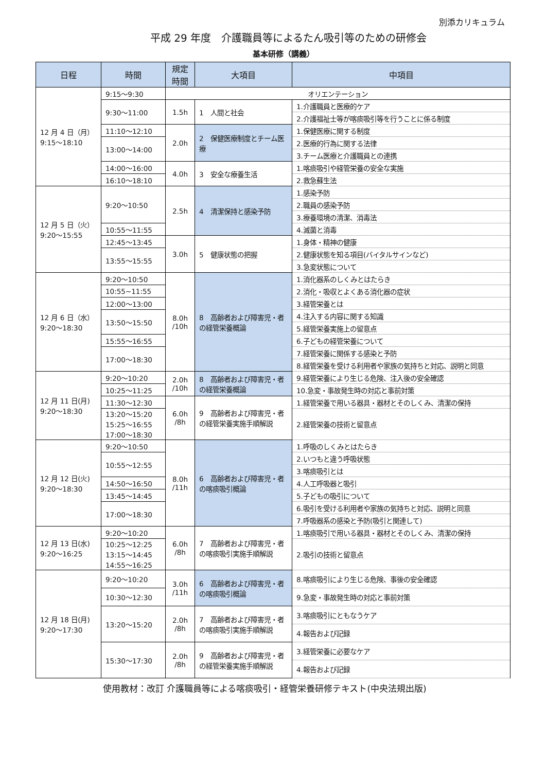別添カリキュラム
平成 29 年度　介護職員等によるたん吸引等のための研修会
基本研修（講義）
| 日程 | 時間 | 規定 時間 | 大項目 | 中項目 |
| --- | --- | --- | --- | --- |
| 12 月 4 日（月） 9:15～18:10 | 9:15～9:30 | オリエンテーション | | |
| | 9:30～11:00 | 1.5h | 1 人間と社会 | 1.介護職員と医療的ケア |
| | | | | 2.介護福祉士等が喀痰吸引等を行うことに係る制度 |
| | 11:10～12:10 | 2.0h | 2 保健医療制度とチーム医療 | 1.保健医療に関する制度 |
| | 13:00～14:00 | | | 2.医療的行為に関する法律 |
| | | | | 3.チーム医療と介護職員との連携 |
| | 14:00～16:00 | 4.0h | 3 安全な療養生活 | 1.喀痰吸引や経管栄養の安全な実施 |
| | 16:10～18:10 | | | 2.救急蘇生法 |
| 12 月 5 日（火） 9:20～15:55 | 9:20～10:50 | 2.5h | 4 清潔保持と感染予防 | 1.感染予防 |
| | | | | 2.職員の感染予防 |
| | | | | 3.療養環境の清潔、消毒法 |
| | 10:55～11:55 | | | 4.滅菌と消毒 |
| | 12:45～13:45 | 3.0h | 5 健康状態の把握 | 1.身体・精神の健康 |
| | 13:55～15:55 | | | 2.健康状態を知る項目(バイタルサインなど) |
| | | | | 3.急変状態について |
| 12 月 6 日（水） 9:20～18:30 | 9:20～10:50 | 8.0h /10h | 8 高齢者および障害児・者の経管栄養概論 | 1.消化器系のしくみとはたらき |
| | 10:55~11:55 | | | 2.消化・吸収とよくある消化器の症状 |
| | 12:00～13:00 | | | 3.経管栄養とは |
| | 13:50～15:50 | | | 4.注入する内容に関する知識 |
| | | | | 5.経管栄養実施上の留意点 |
| | 15:55～16:55 | | | 6.子どもの経管栄養について |
| | 17:00～18:30 | | | 7.経管栄養に関係する感染と予防 |
| | | | | 8.経管栄養を受ける利用者や家族の気持ちと対応、説明と同意 |
| 12 月 11 日(月) 9:20～18:30 | 9:20～10:20 | 2.0h /10h | 8 高齢者および障害児・者の経管栄養概論 | 9.経管栄養により生じる危険、注入後の安全確認 |
| | 10:25～11:25 | | | 10.急変・事故発生時の対応と事前対策 |
| | 11:30～12:30 | 6.0h /8h | 9 高齢者および障害児・者の経管栄養実施手順解説 | 1.経管栄養で用いる器具・器材とそのしくみ、清潔の保持 |
| | 13:20～15:20 15:25～16:55 17:00～18:30 | | | 2.経管栄養の技術と留意点 |
| 12 月 12 日(火) 9:20～18:30 | 9:20～10:50 | 8.0h /11h | 6 高齢者および障害児・者の喀痰吸引概論 | 1.呼吸のしくみとはたらき |
| | 10:55～12:55 | | | 2.いつもと違う呼吸状態 |
| | | | | 3.喀痰吸引とは |
| | 14:50～16:50 | | | 4.人工呼吸器と吸引 |
| | 13:45～14:45 | | | 5.子どもの吸引について |
| | 17:00～18:30 | | | 6.吸引を受ける利用者や家族の気持ちと対応、説明と同意 |
| | | | | 7.呼吸器系の感染と予防(吸引と関連して) |
| 12 月 13 日(水) 9:20～16:25 | 9:20～10:20 | 6.0h /8h | 7 高齢者および障害児・者の喀痰吸引実施手順解説 | 1.喀痰吸引で用いる器具・器材とそのしくみ、清潔の保持 |
| | 10:25～12:25 13:15～14:45 14:55～16:25 | | | 2.吸引の技術と留意点 |
| 12 月 18 日(月) 9:20～17:30 | 9:20～10:20 | 3.0h /11h | 6 高齢者および障害児・者の喀痰吸引概論 | 8.喀痰吸引により生じる危険、事後の安全確認 |
| | 10:30～12:30 | | | 9.急変・事故発生時の対応と事前対策 |
| | 13:20～15:20 | 2.0h /8h | 7 高齢者および障害児・者の喀痰吸引実施手順解説 | 3.喀痰吸引にともなうケア |
| | | | | 4.報告および記録 |
| | 15:30～17:30 | 2.0h /8h | 9 高齢者および障害児・者の経管栄養実施手順解説 | 3.経管栄養に必要なケア |
| | | | | 4.報告および記録 |
使用教材：改訂 介護職員等による喀痰吸引・経管栄養研修テキスト(中央法規出版)